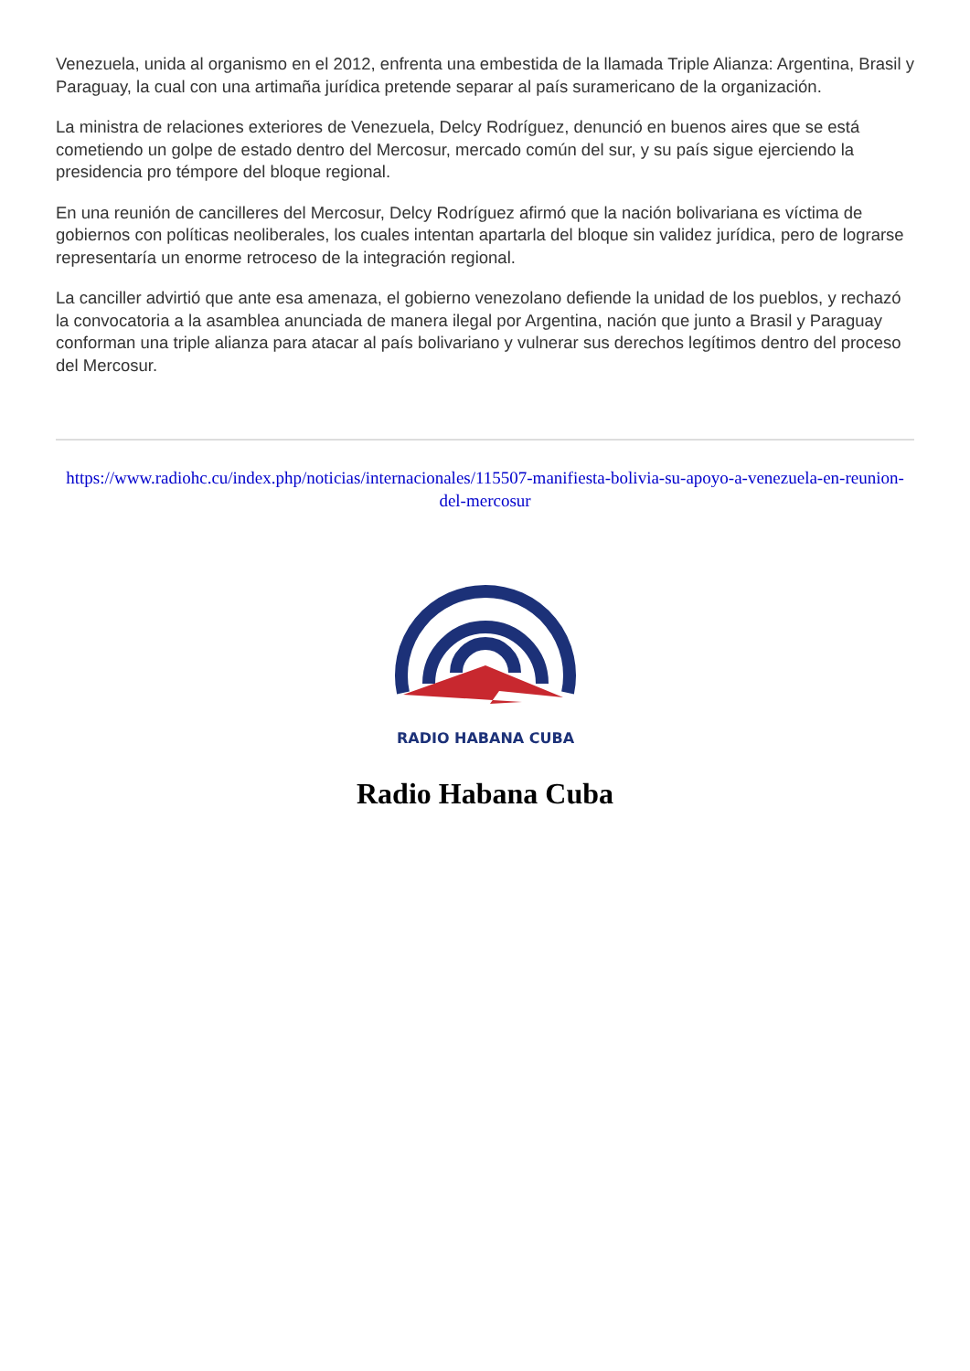Venezuela, unida al organismo en el 2012, enfrenta una embestida de la llamada Triple Alianza: Argentina, Brasil y Paraguay, la cual con una artimaña jurídica pretende separar al país suramericano de la organización.
La ministra de relaciones exteriores de Venezuela, Delcy Rodríguez, denunció en buenos aires que se está cometiendo un golpe de estado dentro del Mercosur, mercado común del sur, y su país sigue ejerciendo la presidencia pro témpore del bloque regional.
En una reunión de cancilleres del Mercosur, Delcy Rodríguez afirmó que la nación bolivariana es víctima de gobiernos con políticas neoliberales, los cuales intentan apartarla del bloque sin validez jurídica, pero de lograrse representaría un enorme retroceso de la integración regional.
La canciller advirtió que ante esa amenaza, el gobierno venezolano defiende la unidad de los pueblos, y rechazó la convocatoria a la asamblea anunciada de manera ilegal por Argentina, nación que junto a Brasil y Paraguay conforman una triple alianza para atacar al país bolivariano y vulnerar sus derechos legítimos dentro del proceso del Mercosur.
https://www.radiohc.cu/index.php/noticias/internacionales/115507-manifiesta-bolivia-su-apoyo-a-venezuela-en-reunion-del-mercosur
RADIO HABANA CUBA
Radio Habana Cuba